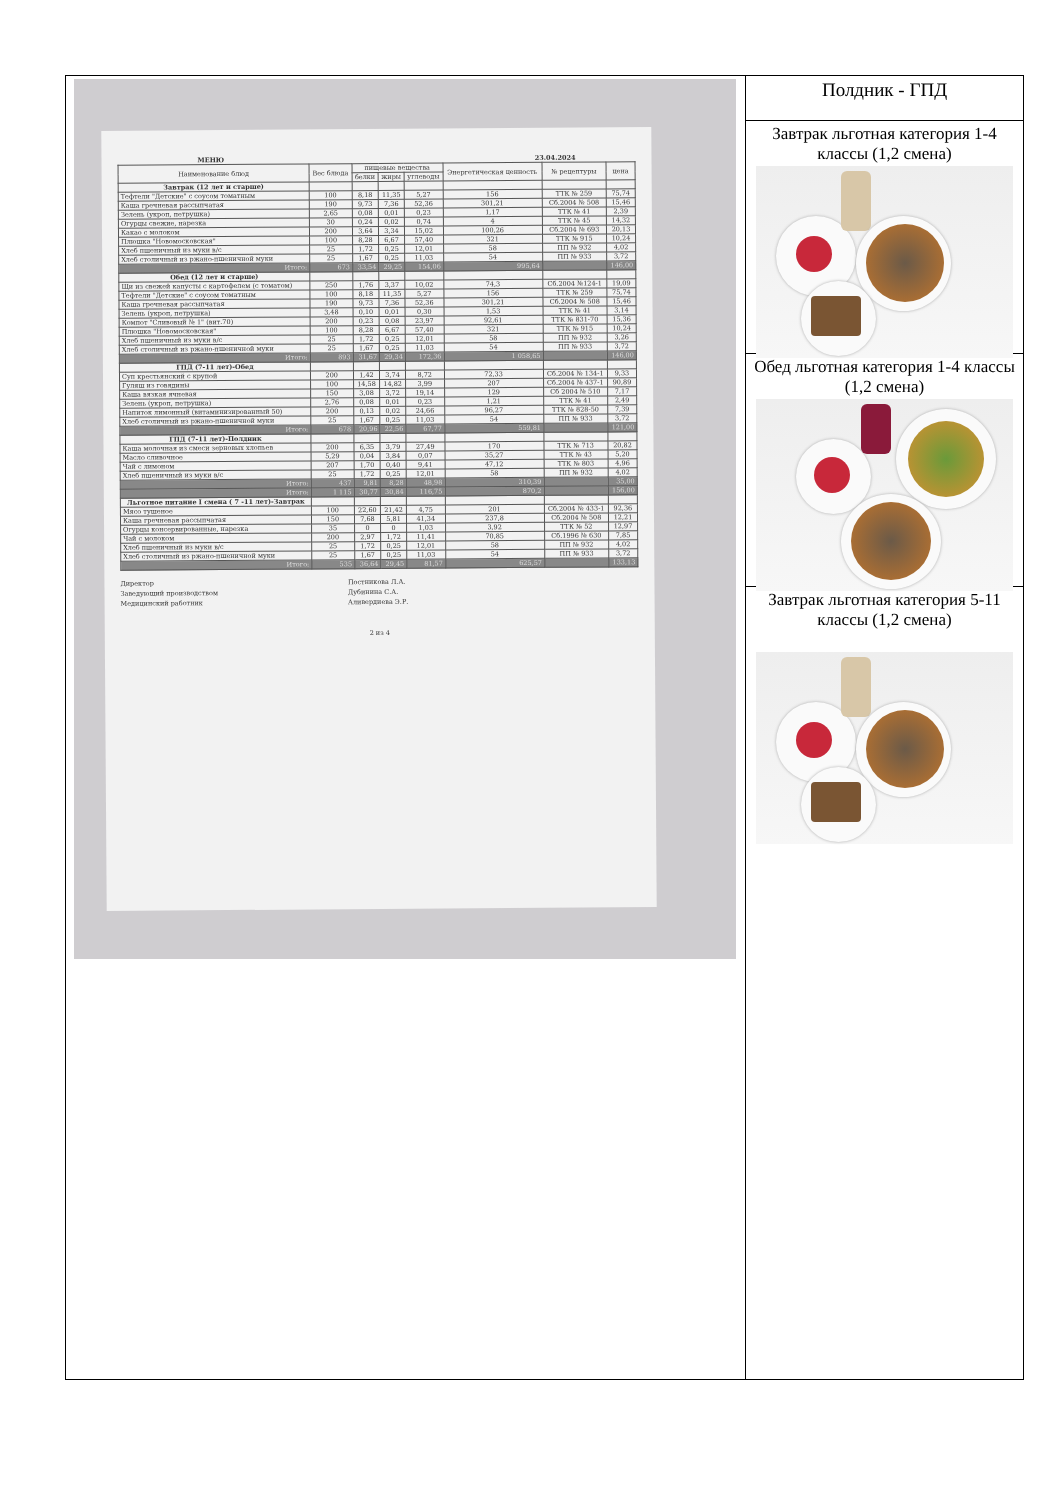МЕНЮ 23.04.2024
| Наименование блюд | Вес блюда | пищевые вещества | | | Энергетическая ценность | № рецептуры | цена |
| --- | --- | --- | --- | --- | --- | --- | --- |
| | | белки | жиры | углеводы | | | |
| Завтрак (12 лет и старше) | | | | | | | |
| Тефтели "Детские" с соусом томатным | 100 | 8,18 | 11,35 | 5,27 | 156 | ТТК № 259 | 75,74 |
| Каша гречневая рассыпчатая | 190 | 9,73 | 7,36 | 52,36 | 301,21 | Сб.2004 № 508 | 15,46 |
| Зелень (укроп, петрушка) | 2,65 | 0,08 | 0,01 | 0,23 | 1,17 | ТТК № 41 | 2,39 |
| Огурцы свежие, нарезка | 30 | 0,24 | 0,02 | 0,74 | 4 | ТТК № 45 | 14,32 |
| Какао с молоком | 200 | 3,64 | 3,34 | 15,02 | 100,26 | Сб.2004 № 693 | 20,13 |
| Плюшка "Новомосковская" | 100 | 8,28 | 6,67 | 57,40 | 321 | ТТК № 915 | 10,24 |
| Хлеб пшеничный из муки в/с | 25 | 1,72 | 0,25 | 12,01 | 58 | ПП № 932 | 4,02 |
| Хлеб столичный из ржано-пшеничной муки | 25 | 1,67 | 0,25 | 11,03 | 54 | ПП № 933 | 3,72 |
| Итого: | 673 | 33,54 | 29,25 | 154,06 | 995,64 | | 146,00 |
| Обед (12 лет и старше) | | | | | | | |
| Щи из свежей капусты с картофелем (с томатом) | 250 | 1,76 | 3,37 | 10,02 | 74,3 | Сб.2004 №124-1 | 19,09 |
| Тефтели "Детские" с соусом томатным | 100 | 8,18 | 11,35 | 5,27 | 156 | ТТК № 259 | 75,74 |
| Каша гречневая рассыпчатая | 190 | 9,73 | 7,36 | 52,36 | 301,21 | Сб.2004 № 508 | 15,46 |
| Зелень (укроп, петрушка) | 3,48 | 0,10 | 0,01 | 0,30 | 1,53 | ТТК № 41 | 3,14 |
| Компот "Сливовый № 1" (вит.70) | 200 | 0,23 | 0,08 | 23,97 | 92,61 | ТТК № 831-70 | 15,36 |
| Плюшка "Новомосковская" | 100 | 8,28 | 6,67 | 57,40 | 321 | ТТК № 915 | 10,24 |
| Хлеб пшеничный из муки в/с | 25 | 1,72 | 0,25 | 12,01 | 58 | ПП № 932 | 3,26 |
| Хлеб столичный из ржано-пшеничной муки | 25 | 1,67 | 0,25 | 11,03 | 54 | ПП № 933 | 3,72 |
| Итого: | 893 | 31,67 | 29,34 | 172,36 | 1 058,65 | | 146,00 |
| ГПД (7-11 лет)-Обед | | | | | | | |
| Суп крестьянский с крупой | 200 | 1,42 | 3,74 | 8,72 | 72,33 | Сб.2004 № 134-1 | 9,33 |
| Гуляш из говядины | 100 | 14,58 | 14,82 | 3,99 | 207 | Сб.2004 № 437-1 | 90,89 |
| Каша вязкая ячневая | 150 | 3,08 | 3,72 | 19,14 | 129 | Сб 2004 № 510 | 7,17 |
| Зелень (укроп, петрушка) | 2,76 | 0,08 | 0,01 | 0,23 | 1,21 | ТТК № 41 | 2,49 |
| Напиток лимонный (витаминизированный 50) | 200 | 0,13 | 0,02 | 24,66 | 96,27 | ТТК № 828-50 | 7,39 |
| Хлеб столичный из ржано-пшеничной муки | 25 | 1,67 | 0,25 | 11,03 | 54 | ПП № 933 | 3,72 |
| Итого: | 678 | 20,96 | 22,56 | 67,77 | 559,81 | | 121,00 |
| ГПД (7-11 лет)-Полдник | | | | | | | |
| Каша молочная из смеси зерновых хлопьев | 200 | 6,35 | 3,79 | 27,49 | 170 | ТТК № 713 | 20,82 |
| Масло сливочное | 5,29 | 0,04 | 3,84 | 0,07 | 35,27 | ТТК № 43 | 5,20 |
| Чай с лимоном | 207 | 1,70 | 0,40 | 9,41 | 47,12 | ТТК № 803 | 4,96 |
| Хлеб пшеничный из муки в/с | 25 | 1,72 | 0,25 | 12,01 | 58 | ПП № 932 | 4,02 |
| Итого: | 437 | 9,81 | 8,28 | 48,98 | 310,39 | | 35,00 |
| Итого: | 1 115 | 30,77 | 30,84 | 116,75 | 870,2 | | 156,00 |
| Льготное питание I смена ( 7 -11 лет)-Завтрак | | | | | | | |
| Мясо тушеное | 100 | 22,60 | 21,42 | 4,75 | 201 | Сб.2004 № 433-1 | 92,36 |
| Каша гречневая рассыпчатая | 150 | 7,68 | 5,81 | 41,34 | 237,8 | Сб.2004 № 508 | 12,21 |
| Огурцы консервированные, нарезка | 35 | 0 | 0 | 1,03 | 3,92 | ТТК № 52 | 12,97 |
| Чай с молоком | 200 | 2,97 | 1,72 | 11,41 | 70,85 | Сб.1996 № 630 | 7,85 |
| Хлеб пшеничный из муки в/с | 25 | 1,72 | 0,25 | 12,01 | 58 | ПП № 932 | 4,02 |
| Хлеб столичный из ржано-пшеничной муки | 25 | 1,67 | 0,25 | 11,03 | 54 | ПП № 933 | 3,72 |
| Итого: | 535 | 36,64 | 29,45 | 81,57 | 625,57 | | 133,13 |
Директор
Заведующий производством
Медицинский работник
Постникова Л.А.
Дубинина С.А.
Аливердиева Э.Р.
2 из 4
Полдник - ГПД
Завтрак льготная категория 1-4 классы (1,2 смена)
Обед льготная категория 1-4 классы (1,2 смена)
Завтрак льготная категория 5-11 классы (1,2 смена)